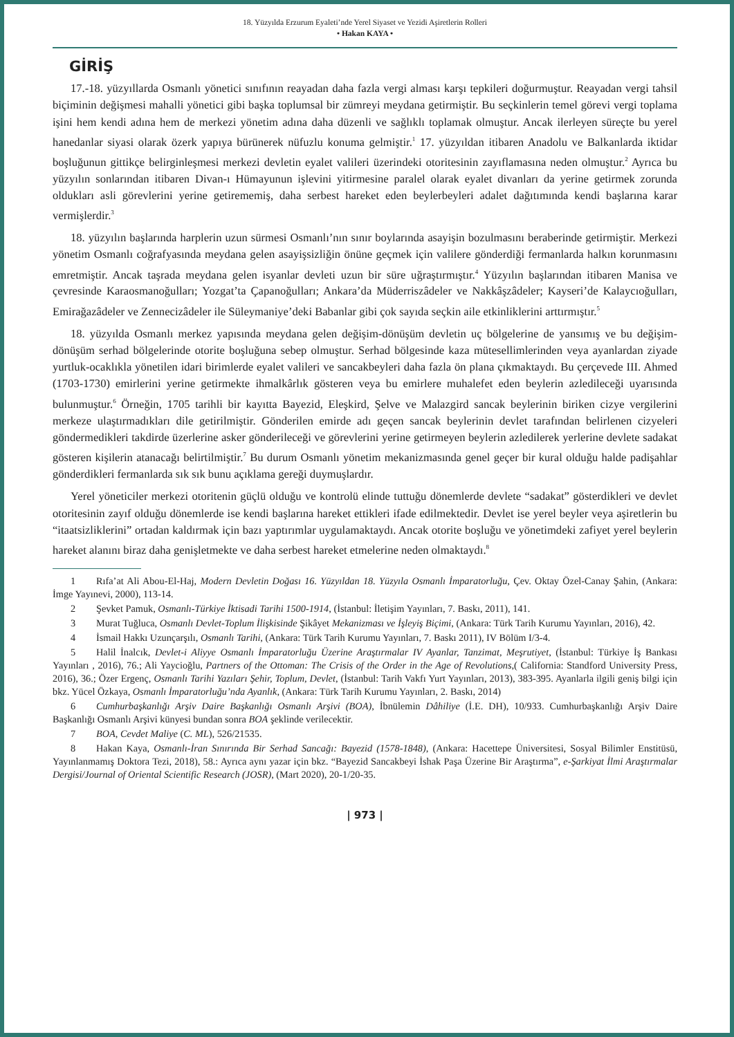18. Yüzyılda Erzurum Eyaleti’nde Yerel Siyaset ve Yezidi Aşiretlerin Rolleri
• Hakan KAYA •
GİRİŞ
17.-18. yüzyıllarda Osmanlı yönetici sınıfının reayadan daha fazla vergi alması karşı tepkileri doğurmuştur. Reayadan vergi tahsil biçiminin değişmesi mahalli yönetici gibi başka toplumsal bir zümreyi meydana getirmiştir. Bu seçkinlerin temel görevi vergi toplama işini hem kendi adına hem de merkezi yönetim adına daha düzenli ve sağlıklı toplamak olmuştur. Ancak ilerleyen süreçte bu yerel hanedanlar siyasi olarak özerk yapıya bürünerek nüfuzlu konuma gelmiştir.<sup>1</sup> 17. yüzyıldan itibaren Anadolu ve Balkanlarda iktidar boşluğunun gittikçe belirginleşmesi merkezi devletin eyalet valileri üzerindeki otoritesinin zayıflamasına neden olmuştur.<sup>2</sup> Ayrıca bu yüzyılın sonlarından itibaren Divan-ı Hümayunun işlevini yitirmesine paralel olarak eyalet divanları da yerine getirmek zorunda oldukları asli görevlerini yerine getirememiş, daha serbest hareket eden beylerbeyleri adalet dağıtımında kendi başlarına karar vermişlerdir.<sup>3</sup>
18. yüzyılın başlarında harplerin uzun sürmesi Osmanlı’nın sınır boylarında asayişin bozulmasını beraberinde getirmiştir. Merkezi yönetim Osmanlı coğrafyasında meydana gelen asayişsizliğin önüne geçmek için valilere gönderdiği fermanlarda halkın korunmasını emretmiştir. Ancak taşrada meydana gelen isyanlar devleti uzun bir süre uğraştırmıştır.<sup>4</sup> Yüzyılın başlarından itibaren Manisa ve çevresinde Karaosmanoğulları; Yozgat’ta Çapanoğulları; Ankara’da Müderriszâdeler ve Nakkâşzâdeler; Kayseri’de Kalaycıoğulları, Emirağazâdeler ve Zennecizâdeler ile Süleymaniye’deki Babanlar gibi çok sayıda seçkin aile etkinliklerini arttırmıştır.<sup>5</sup>
18. yüzyılda Osmanlı merkez yapısında meydana gelen değişim-dönüşüm devletin uç bölgelerine de yansımış ve bu değişim-dönüşüm serhad bölgelerinde otorite boşluğuna sebep olmuştur. Serhad bölgesinde kaza mütesellimlerinden veya ayanlardan ziyade yurtluk-ocaklıkla yönetilen idari birimlerde eyalet valileri ve sancakbeyleri daha fazla ön plana çıkmaktaydı. Bu çerçevede III. Ahmed (1703-1730) emirlerini yerine getirmekte ihmalkârlık gösteren veya bu emirlere muhalefet eden beylerin azledileceği uyarısında bulunmuştur.<sup>6</sup> Örneğin, 1705 tarihli bir kayıtta Bayezid, Eleşkird, Şelve ve Malazgird sancak beylerinin biriken cizye vergilerini merkeze ulaştırmadıkları dile getirilmiştir. Gönderilen emirde adı geçen sancak beylerinin devlet tarafından belirlenen cizyeleri göndermedikleri takdirde üzerlerine asker gönderileceği ve görevlerini yerine getirmeyen beylerin azledilerek yerlerine devlete sadakat gösteren kişilerin atanacağı belirtilmiştir.<sup>7</sup> Bu durum Osmanlı yönetim mekanizmasında genel geçer bir kural olduğu halde padişahlar gönderdikleri fermanlarda sık sık bunu açıklama gereği duymuşlardır.
Yerel yöneticiler merkezi otoritenin güçlü olduğu ve kontrolü elinde tuttuğu dönemlerde devlete “sadakat” gösterdikleri ve devlet otoritesinin zayıf olduğu dönemlerde ise kendi başlarına hareket ettikleri ifade edilmektedir. Devlet ise yerel beyler veya aşiretlerin bu “itaatsizliklerini” ortadan kaldırmak için bazı yaptırımlar uygulamaktaydı. Ancak otorite boşluğu ve yönetimdeki zafiyet yerel beylerin hareket alanını biraz daha genişletmekte ve daha serbest hareket etmelerine neden olmaktaydı.<sup>8</sup>
1 Rıfa’at Ali Abou-El-Haj, Modern Devletin Doğası 16. Yüzyıldan 18. Yüzyıla Osmanlı İmparatorluğu, Çev. Oktay Özel-Canay Şahin, (Ankara: İmge Yayınevi, 2000), 113-14.
2 Şevket Pamuk, Osmanlı-Türkiye İktisadi Tarihi 1500-1914, (İstanbul: İletişim Yayınları, 7. Baskı, 2011), 141.
3 Murat Tuğluca, Osmanlı Devlet-Toplum İlişkisinde Şikâyet Mekanizması ve İşleyiş Biçimi, (Ankara: Türk Tarih Kurumu Yayınları, 2016), 42.
4 İsmail Hakkı Uzunçarşılı, Osmanlı Tarihi, (Ankara: Türk Tarih Kurumu Yayınları, 7. Baskı 2011), IV Bölüm I/3-4.
5 Halil İnalcık, Devlet-i Aliyye Osmanlı İmparatorluğu Üzerine Araştırmalar IV Ayanlar, Tanzimat, Meşrutiyet, (İstanbul: Türkiye İş Bankası Yayınları , 2016), 76.; Ali Yaycioğlu, Partners of the Ottoman: The Crisis of the Order in the Age of Revolutions,( California: Standford University Press, 2016), 36.; Özer Ergenç, Osmanlı Tarihi Yazıları Şehir, Toplum, Devlet, (İstanbul: Tarih Vakfı Yurt Yayınları, 2013), 383-395. Ayanlarla ilgili geniş bilgi için bkz. Yücel Özkaya, Osmanlı İmparatorluğu’nda Ayanlık, (Ankara: Türk Tarih Kurumu Yayınları, 2. Baskı, 2014)
6 Cumhurbaşkanlığı Arşiv Daire Başkanlığı Osmanlı Arşivi (BOA), İbnülemin Dâhiliye (İ.E. DH), 10/933. Cumhurbaşkanlığı Arşiv Daire Başkanlığı Osmanlı Arşivi künyesi bundan sonra BOA şeklinde verilecektir.
7 BOA, Cevdet Maliye (C. ML), 526/21535.
8 Hakan Kaya, Osmanlı-İran Sınırında Bir Serhad Sancağı: Bayezid (1578-1848), (Ankara: Hacettepe Üniversitesi, Sosyal Bilimler Enstitüsü, Yayınlanmamış Doktora Tezi, 2018), 58.: Ayrıca aynı yazar için bkz. “Bayezid Sancakbeyi İshak Paşa Üzerine Bir Araştırma”, e-Şarkiyat İlmi Araştırmalar Dergisi/Journal of Oriental Scientific Research (JOSR), (Mart 2020), 20-1/20-35.
| 973 |